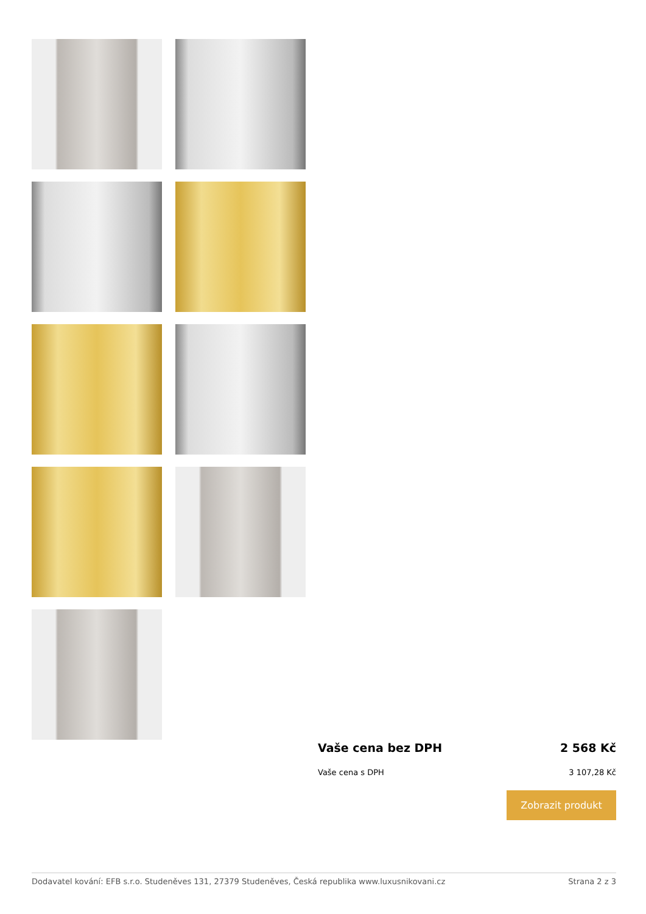Vaše cena bez DPH 2 568 Kč
Vaše cena s DPH 3 107,28 Kč
Zobrazit produkt
Dodavatel kování: EFB s.r.o. Studeněves 131, 27379 Studeněves, Česká republika www.luxusnikovani.cz Strana 2 z 3